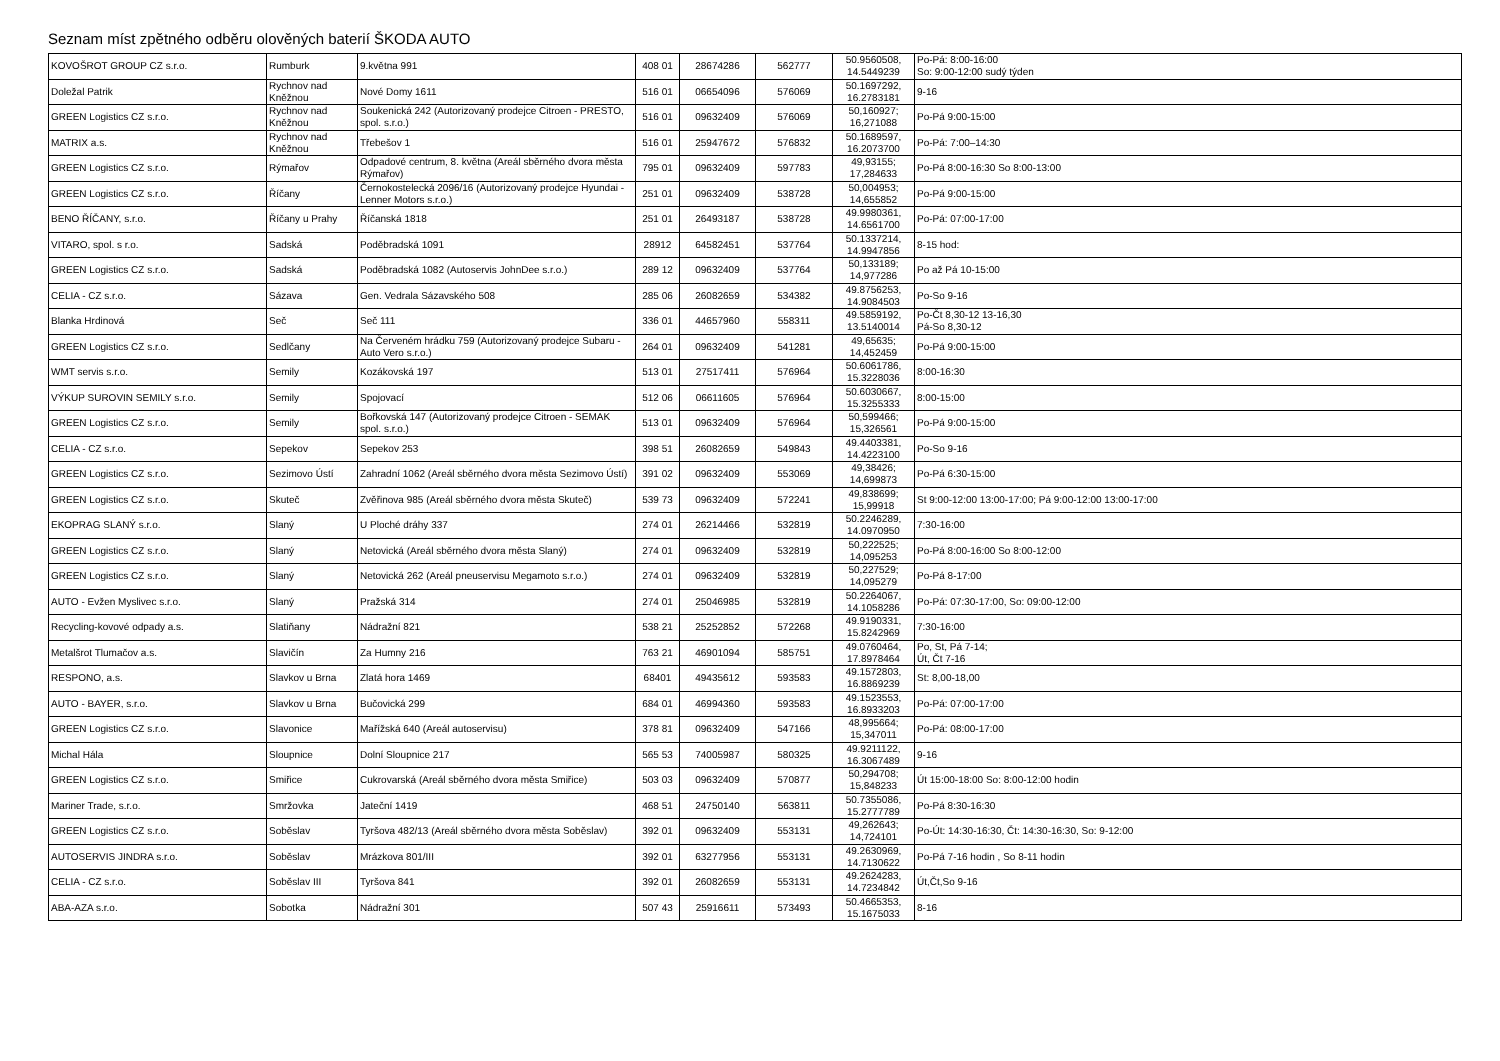Seznam míst zpětného odběru olověných baterií ŠKODA AUTO
| KOVOŠROT GROUP CZ s.r.o. | Rumburk | 9.května 991 | 408 01 | 28674286 | 562777 | 50.9560508, 14.5449239 | Po-Pá: 8:00-16:00 So: 9:00-12:00 sudý týden |
| Doležal Patrik | Rychnov nad Kněžnou | Nové Domy 1611 | 516 01 | 06654096 | 576069 | 50.1697292, 16.2783181 | 9-16 |
| GREEN Logistics CZ s.r.o. | Rychnov nad Kněžnou | Soukenická 242 (Autorizovaný prodejce Citroen - PRESTO, spol. s.r.o.) | 516 01 | 09632409 | 576069 | 50,160927; 16,271088 | Po-Pá 9:00-15:00 |
| MATRIX a.s. | Rychnov nad Kněžnou | Třebešov 1 | 516 01 | 25947672 | 576832 | 50.1689597, 16.2073700 | Po-Pá: 7:00–14:30 |
| GREEN Logistics CZ s.r.o. | Rýmařov | Odpadové centrum, 8. května (Areál sběrného dvora města Rýmařov) | 795 01 | 09632409 | 597783 | 49,93155; 17,284633 | Po-Pá 8:00-16:30 So 8:00-13:00 |
| GREEN Logistics CZ s.r.o. | Říčany | Černokostelecká 2096/16 (Autorizovaný prodejce Hyundai - Lenner Motors s.r.o.) | 251 01 | 09632409 | 538728 | 50,004953; 14,655852 | Po-Pá 9:00-15:00 |
| BENO ŘÍČANY, s.r.o. | Říčany u Prahy | Říčanská 1818 | 251 01 | 26493187 | 538728 | 49.9980361, 14.6561700 | Po-Pá: 07:00-17:00 |
| VITARO, spol. s r.o. | Sadská | Poděbradská 1091 | 28912 | 64582451 | 537764 | 50.1337214, 14.9947856 | 8-15 hod: |
| GREEN Logistics CZ s.r.o. | Sadská | Poděbradská 1082 (Autoservis JohnDee s.r.o.) | 289 12 | 09632409 | 537764 | 50,133189; 14,977286 | Po až Pá 10-15:00 |
| CELIA - CZ s.r.o. | Sázava | Gen. Vedrala Sázavského 508 | 285 06 | 26082659 | 534382 | 49.8756253, 14.9084503 | Po-So 9-16 |
| Blanka Hrdinová | Seč | Seč 111 | 336 01 | 44657960 | 558311 | 49.5859192, 13.5140014 | Po-Čt 8,30-12 13-16,30 Pá-So 8,30-12 |
| GREEN Logistics CZ s.r.o. | Sedlčany | Na Červeném hrádku 759 (Autorizovaný prodejce Subaru - Auto Vero s.r.o.) | 264 01 | 09632409 | 541281 | 49,65635; 14,452459 | Po-Pá 9:00-15:00 |
| WMT servis s.r.o. | Semily | Kozákovská 197 | 513 01 | 27517411 | 576964 | 50.6061786, 15.3228036 | 8:00-16:30 |
| VÝKUP SUROVIN SEMILY s.r.o. | Semily | Spojovací | 512 06 | 06611605 | 576964 | 50.6030667, 15.3255333 | 8:00-15:00 |
| GREEN Logistics CZ s.r.o. | Semily | Bořkovská 147 (Autorizovaný prodejce Citroen - SEMAK spol. s.r.o.) | 513 01 | 09632409 | 576964 | 50,599466; 15,326561 | Po-Pá 9:00-15:00 |
| CELIA - CZ s.r.o. | Sepekov | Sepekov 253 | 398 51 | 26082659 | 549843 | 49.4403381, 14.4223100 | Po-So 9-16 |
| GREEN Logistics CZ s.r.o. | Sezimovo Ústí | Zahradní 1062 (Areál sběrného dvora města Sezimovo Ústí) | 391 02 | 09632409 | 553069 | 49,38426; 14,699873 | Po-Pá 6:30-15:00 |
| GREEN Logistics CZ s.r.o. | Skuteč | Zvěřinova 985 (Areál sběrného dvora města Skuteč) | 539 73 | 09632409 | 572241 | 49,838699; 15,99918 | St 9:00-12:00 13:00-17:00; Pá 9:00-12:00 13:00-17:00 |
| EKOPRAG SLANÝ s.r.o. | Slaný | U Ploché dráhy 337 | 274 01 | 26214466 | 532819 | 50.2246289, 14.0970950 | 7:30-16:00 |
| GREEN Logistics CZ s.r.o. | Slaný | Netovická (Areál sběrného dvora města Slaný) | 274 01 | 09632409 | 532819 | 50,222525; 14,095253 | Po-Pá 8:00-16:00 So 8:00-12:00 |
| GREEN Logistics CZ s.r.o. | Slaný | Netovická 262 (Areál pneuservisu Megamoto s.r.o.) | 274 01 | 09632409 | 532819 | 50,227529; 14,095279 | Po-Pá 8-17:00 |
| AUTO - Evžen Myslivec s.r.o. | Slaný | Pražská 314 | 274 01 | 25046985 | 532819 | 50.2264067, 14.1058286 | Po-Pá: 07:30-17:00, So: 09:00-12:00 |
| Recycling-kovové odpady a.s. | Slatiňany | Nádražní 821 | 538 21 | 25252852 | 572268 | 49.9190331, 15.8242969 | 7:30-16:00 |
| Metalšrot Tlumačov a.s. | Slavičín | Za Humny 216 | 763 21 | 46901094 | 585751 | 49.0760464, 17.8978464 | Po, St, Pá 7-14; Út, Čt 7-16 |
| RESPONO, a.s. | Slavkov u Brna | Zlatá hora 1469 | 68401 | 49435612 | 593583 | 49.1572803, 16.8869239 | St: 8,00-18,00 |
| AUTO - BAYER, s.r.o. | Slavkov u Brna | Bučovická 299 | 684 01 | 46994360 | 593583 | 49.1523553, 16.8933203 | Po-Pá: 07:00-17:00 |
| GREEN Logistics CZ s.r.o. | Slavonice | Mařížská 640 (Areál autoservisu) | 378 81 | 09632409 | 547166 | 48,995664; 15,347011 | Po-Pá: 08:00-17:00 |
| Michal Hála | Sloupnice | Dolní Sloupnice 217 | 565 53 | 74005987 | 580325 | 49.9211122, 16.3067489 | 9-16 |
| GREEN Logistics CZ s.r.o. | Smiřice | Cukrovarská (Areál sběrného dvora města Smiřice) | 503 03 | 09632409 | 570877 | 50,294708; 15,848233 | Út 15:00-18:00 So: 8:00-12:00 hodin |
| Mariner Trade, s.r.o. | Smržovka | Jateční 1419 | 468 51 | 24750140 | 563811 | 50.7355086, 15.2777789 | Po-Pá 8:30-16:30 |
| GREEN Logistics CZ s.r.o. | Soběslav | Tyršova 482/13 (Areál sběrného dvora města Soběslav) | 392 01 | 09632409 | 553131 | 49,262643; 14,724101 | Po-Út: 14:30-16:30, Čt: 14:30-16:30, So: 9-12:00 |
| AUTOSERVIS JINDRA s.r.o. | Soběslav | Mrázkova 801/III | 392 01 | 63277956 | 553131 | 49.2630969, 14.7130622 | Po-Pá 7-16 hodin , So 8-11 hodin |
| CELIA - CZ s.r.o. | Soběslav III | Tyršova 841 | 392 01 | 26082659 | 553131 | 49.2624283, 14.7234842 | Út,Čt,So 9-16 |
| ABA-AZA s.r.o. | Sobotka | Nádražní 301 | 507 43 | 25916611 | 573493 | 50.4665353, 15.1675033 | 8-16 |